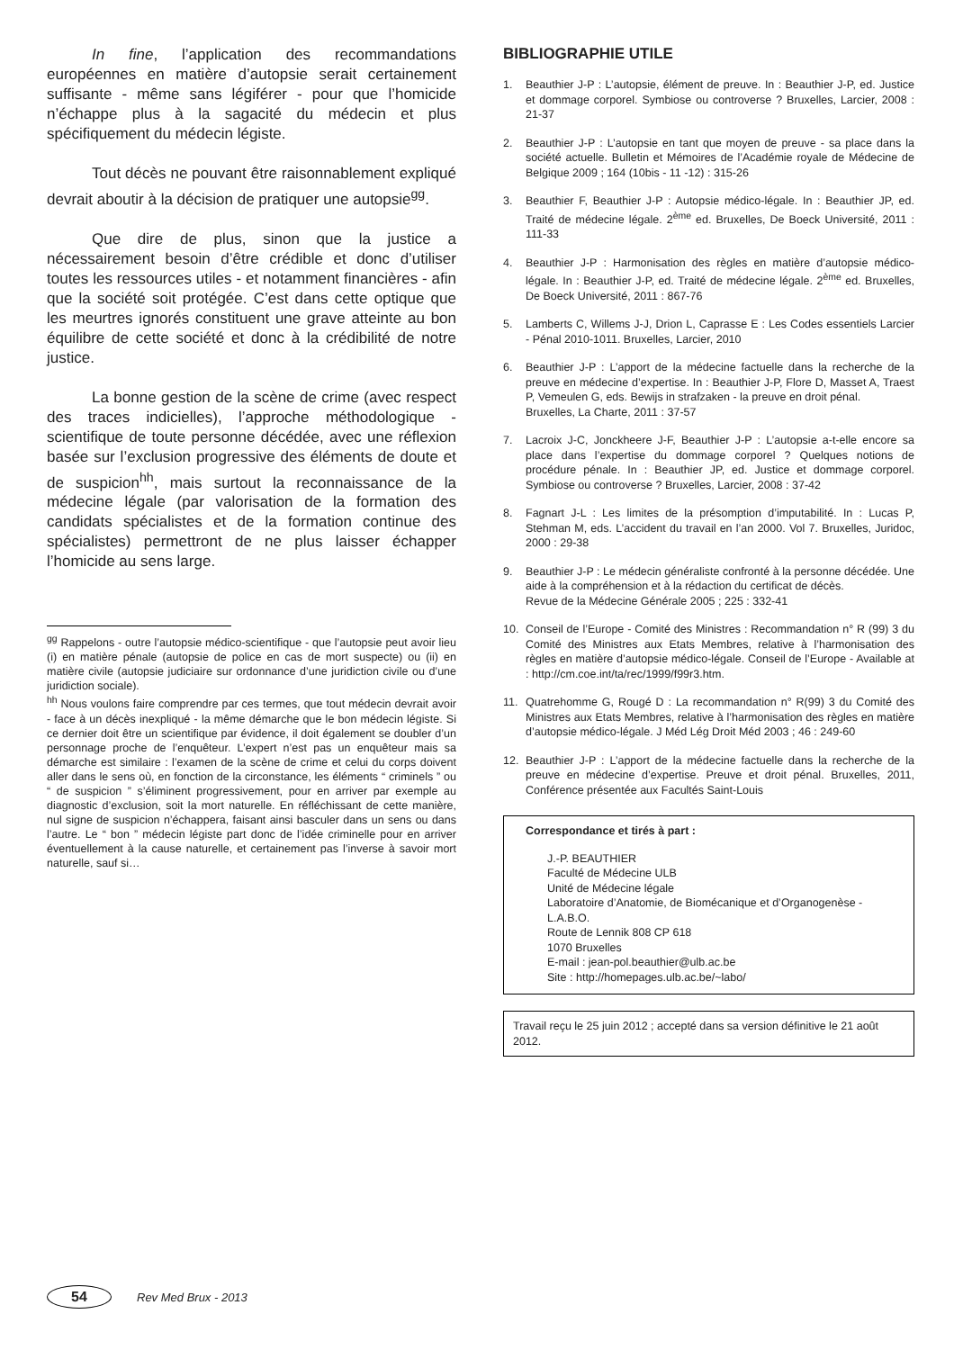In fine, l’application des recommandations européennes en matière d’autopsie serait certainement suffisante - même sans légiférer - pour que l’homicide n’échappe plus à la sagacité du médecin et plus spécifiquement du médecin légiste.
Tout décès ne pouvant être raisonnablement expliqué devrait aboutir à la décision de pratiquer une autopsie<sup>gg</sup>.
Que dire de plus, sinon que la justice a nécessairement besoin d’être crédible et donc d’utiliser toutes les ressources utiles - et notamment financières - afin que la société soit protégée. C’est dans cette optique que les meurtres ignorés constituent une grave atteinte au bon équilibre de cette société et donc à la crédibilité de notre justice.
La bonne gestion de la scène de crime (avec respect des traces indicielles), l’approche méthodologique - scientifique de toute personne décédée, avec une réflexion basée sur l’exclusion progressive des éléments de doute et de suspicion<sup>hh</sup>, mais surtout la reconnaissance de la médecine légale (par valorisation de la formation des candidats spécialistes et de la formation continue des spécialistes) permettront de ne plus laisser échapper l’homicide au sens large.
<sup>gg</sup> Rappelons - outre l’autopsie médico-scientifique - que l’autopsie peut avoir lieu (i) en matière pénale (autopsie de police en cas de mort suspecte) ou (ii) en matière civile (autopsie judiciaire sur ordonnance d’une juridiction civile ou d’une juridiction sociale).
<sup>hh</sup> Nous voulons faire comprendre par ces termes, que tout médecin devrait avoir - face à un décès inexpliqué - la même démarche que le bon médecin légiste. Si ce dernier doit être un scientifique par évidence, il doit également se doubler d’un personnage proche de l’enquêteur. L’expert n’est pas un enquêteur mais sa démarche est similaire : l’examen de la scène de crime et celui du corps doivent aller dans le sens où, en fonction de la circonstance, les éléments “ criminels ” ou “ de suspicion ” s’éliminent progressivement, pour en arriver par exemple au diagnostic d’exclusion, soit la mort naturelle. En réfléchissant de cette manière, nul signe de suspicion n’échappera, faisant ainsi basculer dans un sens ou dans l’autre. Le “ bon ” médecin légiste part donc de l’idée criminelle pour en arriver éventuellement à la cause naturelle, et certainement pas l’inverse à savoir mort naturelle, sauf si…
BIBLIOGRAPHIE UTILE
1. Beauthier J-P : L’autopsie, élément de preuve. In : Beauthier J-P, ed. Justice et dommage corporel. Symbiose ou controverse ? Bruxelles, Larcier, 2008 : 21-37
2. Beauthier J-P : L’autopsie en tant que moyen de preuve - sa place dans la société actuelle. Bulletin et Mémoires de l’Académie royale de Médecine de Belgique 2009 ; 164 (10bis - 11 -12) : 315-26
3. Beauthier F, Beauthier J-P : Autopsie médico-légale. In : Beauthier JP, ed. Traité de médecine légale. 2<sup>ème</sup> ed. Bruxelles, De Boeck Université, 2011 : 111-33
4. Beauthier J-P : Harmonisation des règles en matière d’autopsie médico-légale. In : Beauthier J-P, ed. Traité de médecine légale. 2<sup>ème</sup> ed. Bruxelles, De Boeck Université, 2011 : 867-76
5. Lamberts C, Willems J-J, Drion L, Caprasse E : Les Codes essentiels Larcier - Pénal 2010-1011. Bruxelles, Larcier, 2010
6. Beauthier J-P : L’apport de la médecine factuelle dans la recherche de la preuve en médecine d’expertise. In : Beauthier J-P, Flore D, Masset A, Traest P, Vemeulen G, eds. Bewijs in strafzaken - la preuve en droit pénal.
Bruxelles, La Charte, 2011 : 37-57
7. Lacroix J-C, Jonckheere J-F, Beauthier J-P : L’autopsie a-t-elle encore sa place dans l’expertise du dommage corporel ? Quelques notions de procédure pénale. In : Beauthier JP, ed. Justice et dommage corporel. Symbiose ou controverse ? Bruxelles, Larcier, 2008 : 37-42
8. Fagnart J-L : Les limites de la présomption d’imputabilité. In : Lucas P, Stehman M, eds. L’accident du travail en l’an 2000. Vol 7. Bruxelles, Juridoc, 2000 : 29-38
9. Beauthier J-P : Le médecin généraliste confronté à la personne décédée. Une aide à la compréhension et à la rédaction du certificat de décès.
Revue de la Médecine Générale 2005 ; 225 : 332-41
10. Conseil de l’Europe - Comité des Ministres : Recommandation n° R (99) 3 du Comité des Ministres aux Etats Membres, relative à l’harmonisation des règles en matière d’autopsie médico-légale. Conseil de l’Europe - Available at : http://cm.coe.int/ta/rec/1999/f99r3.htm.
11. Quatrehomme G, Rougé D : La recommandation n° R(99) 3 du Comité des Ministres aux Etats Membres, relative à l’harmonisation des règles en matière d’autopsie médico-légale. J Méd Lég Droit Méd 2003 ; 46 : 249-60
12. Beauthier J-P : L’apport de la médecine factuelle dans la recherche de la preuve en médecine d’expertise. Preuve et droit pénal. Bruxelles, 2011, Conférence présentée aux Facultés Saint-Louis
Correspondance et tirés à part :
J.-P. BEAUTHIER
Faculté de Médecine ULB
Unité de Médecine légale
Laboratoire d’Anatomie, de Biomécanique et d’Organogenèse - L.A.B.O.
Route de Lennik 808 CP 618
1070 Bruxelles
E-mail : jean-pol.beauthier@ulb.ac.be
Site : http://homepages.ulb.ac.be/~labo/
Travail reçu le 25 juin 2012 ; accepté dans sa version définitive le 21 août 2012.
54
Rev Med Brux - 2013